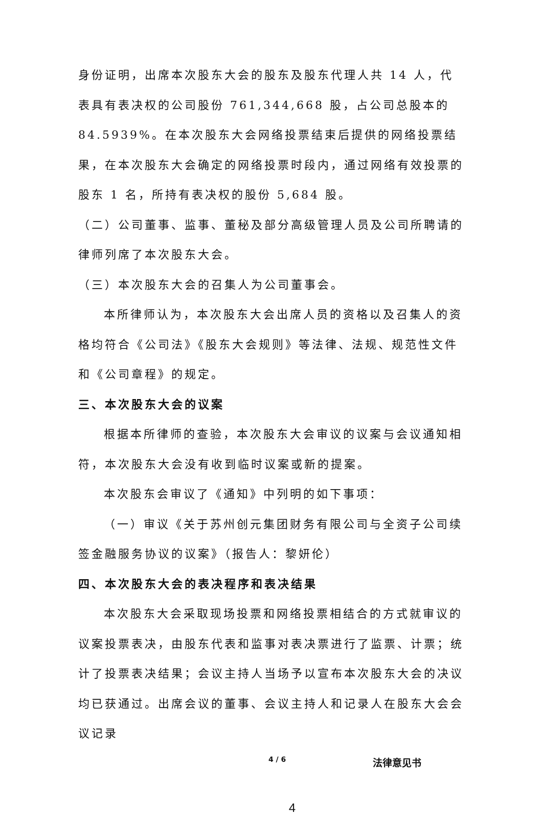身份证明，出席本次股东大会的股东及股东代理人共 14 人，代表具有表决权的公司股份 761,344,668 股，占公司总股本的 84.5939%。在本次股东大会网络投票结束后提供的网络投票结果，在本次股东大会确定的网络投票时段内，通过网络有效投票的股东 1 名，所持有表决权的股份 5,684 股。
（二）公司董事、监事、董秘及部分高级管理人员及公司所聘请的律师列席了本次股东大会。
（三）本次股东大会的召集人为公司董事会。
本所律师认为，本次股东大会出席人员的资格以及召集人的资格均符合《公司法》《股东大会规则》等法律、法规、规范性文件和《公司章程》的规定。
三、本次股东大会的议案
根据本所律师的查验，本次股东大会审议的议案与会议通知相符，本次股东大会没有收到临时议案或新的提案。
本次股东会审议了《通知》中列明的如下事项：
（一）审议《关于苏州创元集团财务有限公司与全资子公司续签金融服务协议的议案》（报告人：黎妍伦）
四、本次股东大会的表决程序和表决结果
本次股东大会采取现场投票和网络投票相结合的方式就审议的议案投票表决，由股东代表和监事对表决票进行了监票、计票；统计了投票表决结果；会议主持人当场予以宣布本次股东大会的决议均已获通过。出席会议的董事、会议主持人和记录人在股东大会会议记录
4 / 6 法律意见书
4